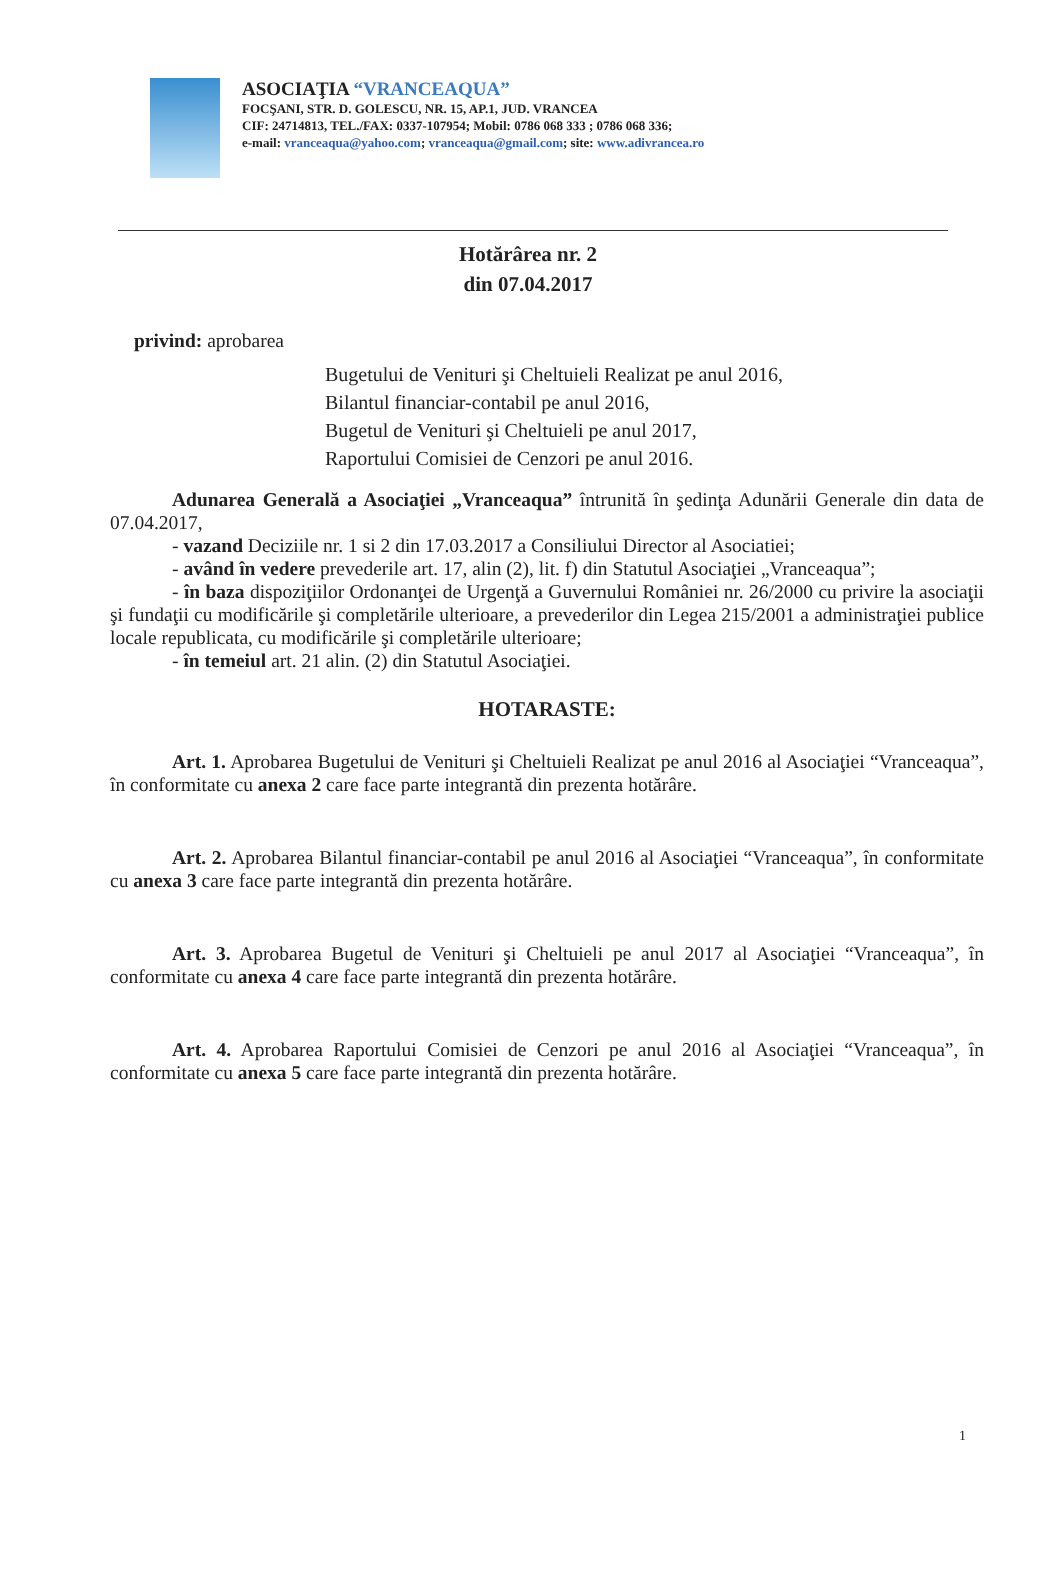ASOCIAŢIA “VRANCEAQUA”
FOCŞANI, STR. D. GOLESCU, NR. 15, AP.1, JUD. VRANCEA
CIF: 24714813, TEL./FAX: 0337-107954; Mobil: 0786 068 333 ; 0786 068 336;
e-mail: vranceaqua@yahoo.com; vranceaqua@gmail.com; site: www.adivrancea.ro
Hotărârea nr. 2
din 07.04.2017
privind: aprobarea
Bugetului de Venituri şi Cheltuieli Realizat pe anul 2016,
Bilantul financiar-contabil pe anul 2016,
Bugetul de Venituri şi Cheltuieli pe anul 2017,
Raportului Comisiei de Cenzori pe anul 2016.
Adunarea Generală a Asociaţiei „Vranceaqua” întrunită în şedinţa Adunării Generale din data de 07.04.2017,
- vazand Deciziile nr. 1 si 2 din 17.03.2017 a Consiliului Director al Asociatiei;
- având în vedere prevederile art. 17, alin (2), lit. f) din Statutul Asociaţiei „Vranceaqua”;
- în baza dispoziţiilor Ordonanţei de Urgenţă a Guvernului României nr. 26/2000 cu privire la asociaţii şi fundaţii cu modificările şi completările ulterioare, a prevederilor din Legea 215/2001 a administraţiei publice locale republicata, cu modificările şi completările ulterioare;
- în temeiul art. 21 alin. (2) din Statutul Asociaţiei.
HOTARASTE:
Art. 1. Aprobarea Bugetului de Venituri şi Cheltuieli Realizat pe anul 2016 al Asociaţiei “Vranceaqua”, în conformitate cu anexa 2 care face parte integrantă din prezenta hotărâre.
Art. 2. Aprobarea Bilantul financiar-contabil pe anul 2016 al Asociaţiei “Vranceaqua”, în conformitate cu anexa 3 care face parte integrantă din prezenta hotărâre.
Art. 3. Aprobarea Bugetul de Venituri şi Cheltuieli pe anul 2017 al Asociaţiei “Vranceaqua”, în conformitate cu anexa 4 care face parte integrantă din prezenta hotărâre.
Art. 4. Aprobarea Raportului Comisiei de Cenzori pe anul 2016 al Asociaţiei “Vranceaqua”, în conformitate cu anexa 5 care face parte integrantă din prezenta hotărâre.
1